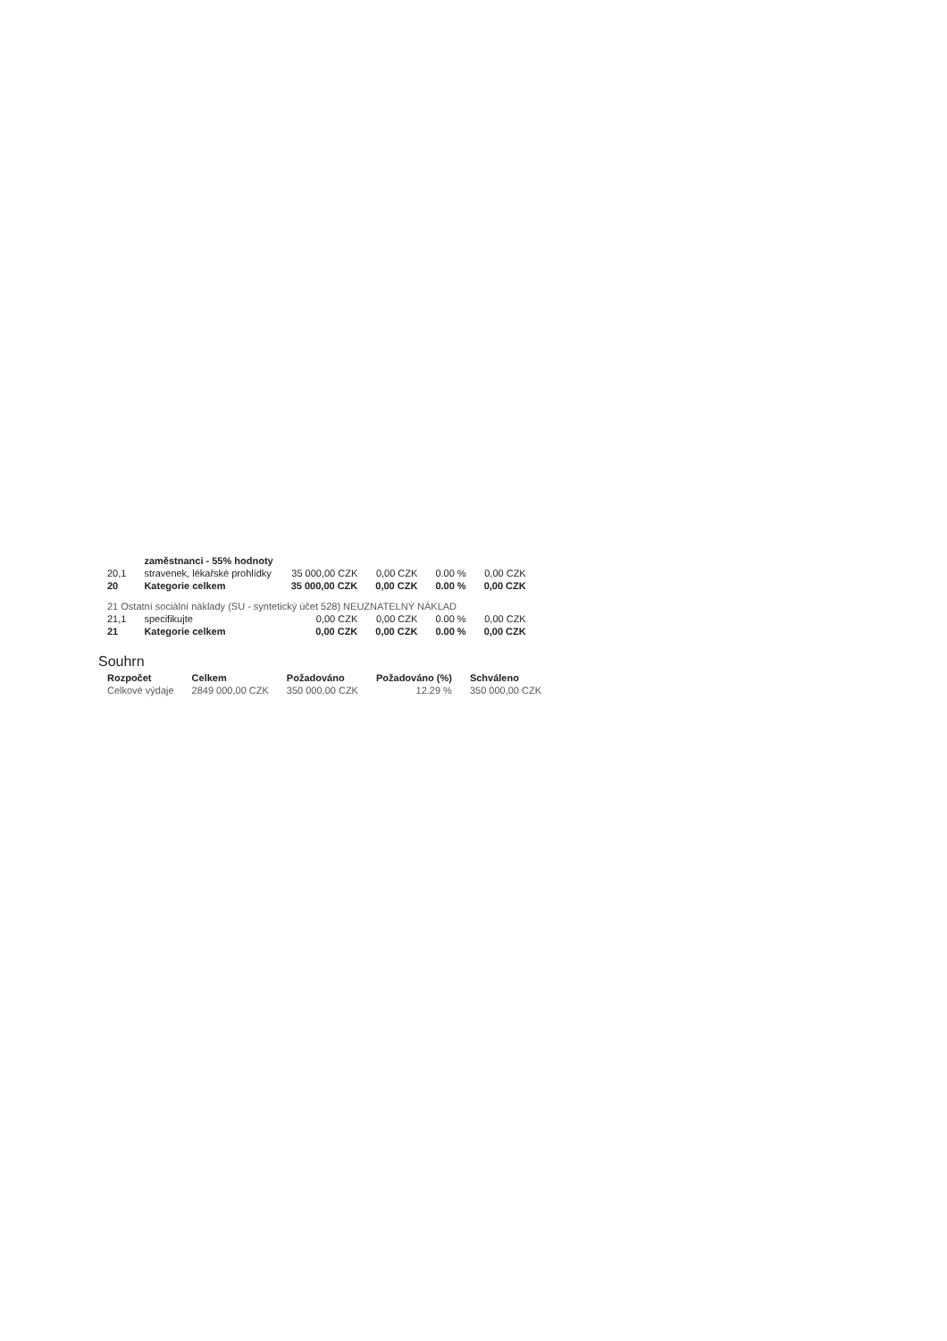| | zaměstnanci - 55% hodnoty | | | | |
| 20,1 | stravenek, lékařské prohlídky | 35 000,00 CZK | 0,00 CZK | 0.00 % | 0,00 CZK |
| 20 | Kategorie celkem | 35 000,00 CZK | 0,00 CZK | 0.00 % | 0,00 CZK |
| 21 Ostatní sociální náklady (SU - syntetický účet 528) NEUZNATELNÝ NÁKLAD | | | | | |
| 21,1 | specifikujte | 0,00 CZK | 0,00 CZK | 0.00 % | 0,00 CZK |
| 21 | Kategorie celkem | 0,00 CZK | 0,00 CZK | 0.00 % | 0,00 CZK |
Souhrn
| Rozpočet | Celkem | Požadováno | Požadováno (%) | Schváleno |
| --- | --- | --- | --- | --- |
| Celkové výdaje | 2849 000,00 CZK | 350 000,00 CZK | 12.29 % | 350 000,00 CZK |